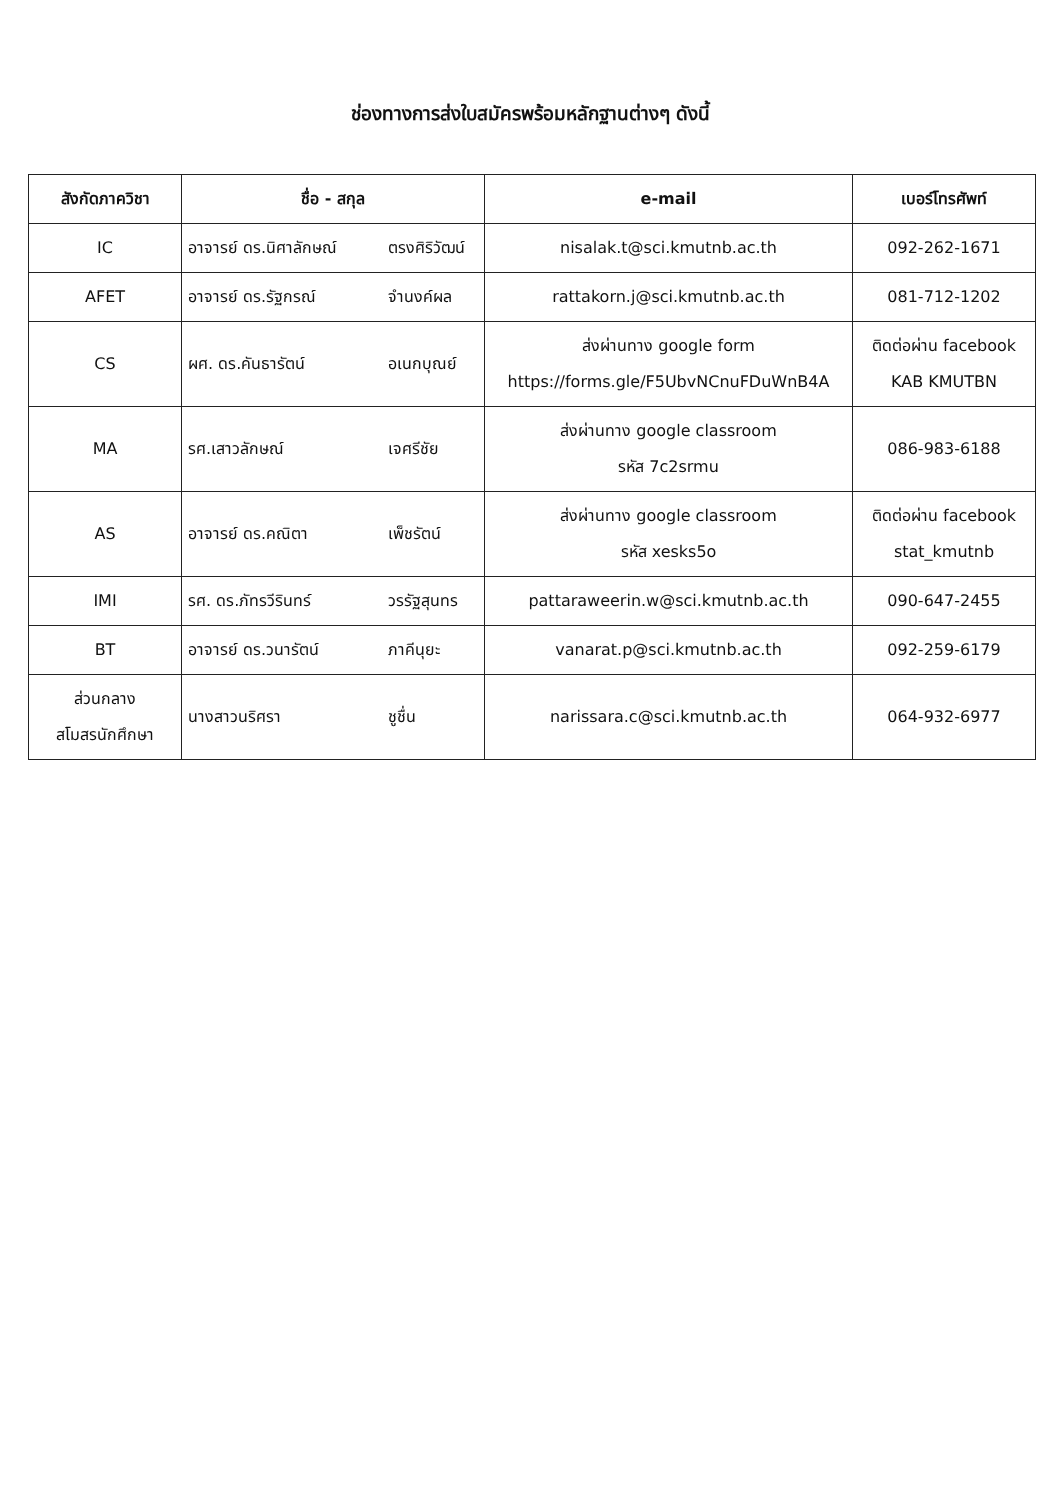ช่องทางการส่งใบสมัครพร้อมหลักฐานต่างๆ ดังนี้
| สังกัดภาควิชา | ชื่อ - สกุล | e-mail | เบอร์โทรศัพท์ |
| --- | --- | --- | --- |
| IC | อาจารย์ ดร.นิศาลักษณ์ ตรงศิริวัฒน์ | nisalak.t@sci.kmutnb.ac.th | 092-262-1671 |
| AFET | อาจารย์ ดร.รัฐกรณ์ จำนงค์ผล | rattakorn.j@sci.kmutnb.ac.th | 081-712-1202 |
| CS | ผศ. ดร.คันธารัตน์ อเนกบุณย์ | ส่งผ่านทาง google form https://forms.gle/F5UbvNCnuFDuWnB4A | ติดต่อผ่าน facebook KAB KMUTBN |
| MA | รศ.เสาวลักษณ์ เจศรีชัย | ส่งผ่านทาง google classroom รหัส 7c2srmu | 086-983-6188 |
| AS | อาจารย์ ดร.คณิตา เพ็ชรัตน์ | ส่งผ่านทาง google classroom รหัส xesks5o | ติดต่อผ่าน facebook stat_kmutnb |
| IMI | รศ. ดร.ภัทรวีรินทร์ วรรัฐสุนทร | pattaraweerin.w@sci.kmutnb.ac.th | 090-647-2455 |
| BT | อาจารย์ ดร.วนารัตน์ ภาคีนุยะ | vanarat.p@sci.kmutnb.ac.th | 092-259-6179 |
| ส่วนกลาง สโมสรนักศึกษา | นางสาวนริศรา ชูชื่น | narissara.c@sci.kmutnb.ac.th | 064-932-6977 |